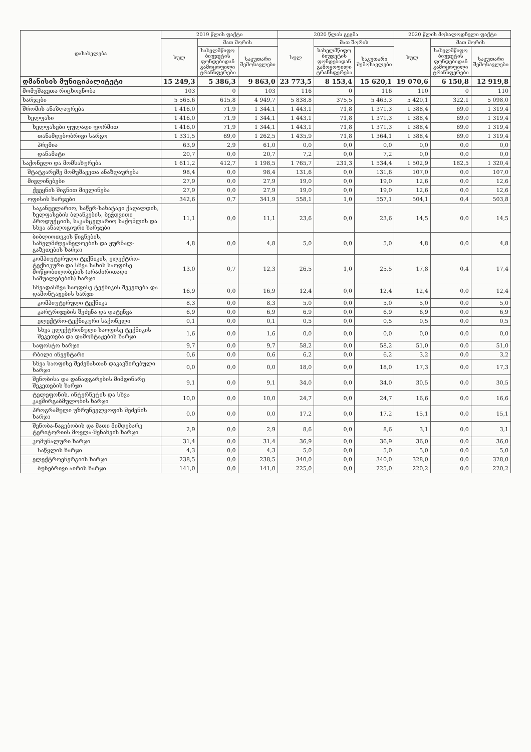| დასახელება | 2019 წლის ფაქტი | | | 2020 წლის გეგმა | | | 2020 წლის მოსალოდნელი ფაქტი | | |
| --- | --- | --- | --- | --- | --- | --- | --- | --- | --- |
| | სულ | მათ შორის | | სულ | მათ შორის | | სულ | მათ შორის | |
| | | სახელმწიფო ბიუჯეტის ფონდებიდან გამოყოფილი ტრანსფერები | საკუთარი შემოსავლები | | სახელმწიფო ბიუჯეტის ფონდებიდან გამოყოფილი ტრანსფერები | საკუთარი შემოსავლები | | სახელმწიფო ბიუჯეტის ფონდებიდან გამოყოფილი ტრანსფერები | საკუთარი შემოსავლები |
| დმანისის მუნიციპალიტეტი | 15 249,3 | 5 386,3 | 9 863,0 | 23 773,5 | 8 153,4 | 15 620,1 | 19 070,6 | 6 150,8 | 12 919,8 |
| მომუშავეთა რიცხოვნობა | 103 | 0 | 103 | 116 | 0 | 116 | 110 | 0 | 110 |
| ხარჯები | 5 565,6 | 615,8 | 4 949,7 | 5 838,8 | 375,5 | 5 463,3 | 5 420,1 | 322,1 | 5 098,0 |
| შრომის ანაზღაურება | 1 416,0 | 71,9 | 1 344,1 | 1 443,1 | 71,8 | 1 371,3 | 1 388,4 | 69,0 | 1 319,4 |
| ხელფასი | 1 416,0 | 71,9 | 1 344,1 | 1 443,1 | 71,8 | 1 371,3 | 1 388,4 | 69,0 | 1 319,4 |
| ხელფასები ფულადი ფორმით | 1 416,0 | 71,9 | 1 344,1 | 1 443,1 | 71,8 | 1 371,3 | 1 388,4 | 69,0 | 1 319,4 |
| თანამდებობრივი სარგო | 1 331,5 | 69,0 | 1 262,5 | 1 435,9 | 71,8 | 1 364,1 | 1 388,4 | 69,0 | 1 319,4 |
| პრემია | 63,9 | 2,9 | 61,0 | 0,0 | 0,0 | 0,0 | 0,0 | 0,0 | 0,0 |
| დანამატი | 20,7 | 0,0 | 20,7 | 7,2 | 0,0 | 7,2 | 0,0 | 0,0 | 0,0 |
| საქონელი და მომსახურება | 1 611,2 | 412,7 | 1 198,5 | 1 765,7 | 231,3 | 1 534,4 | 1 502,9 | 182,5 | 1 320,4 |
| შტატგარეშე მომუშავეთა ანაზღაურება | 98,4 | 0,0 | 98,4 | 131,6 | 0,0 | 131,6 | 107,0 | 0,0 | 107,0 |
| მივლინებები | 27,9 | 0,0 | 27,9 | 19,0 | 0,0 | 19,0 | 12,6 | 0,0 | 12,6 |
| ქვეყნის შიგნით მივლინება | 27,9 | 0,0 | 27,9 | 19,0 | 0,0 | 19,0 | 12,6 | 0,0 | 12,6 |
| ოფისის ხარჯები | 342,6 | 0,7 | 341,9 | 558,1 | 1,0 | 557,1 | 504,1 | 0,4 | 503,8 |
| საკანცელარიო, საწერ-სახატავი ქაღალდის, ხელფასების ბლანკების, ბეჭდვითი პროდუქციის, საკანცელარიო საქონლის და სხვა ანალოგიური ხარჯები | 11,1 | 0,0 | 11,1 | 23,6 | 0,0 | 23,6 | 14,5 | 0,0 | 14,5 |
| ბიბლიოთეკის წიგნების, სახელმძღვანელოების და ჟურნალ-გაზეთების ხარჯი | 4,8 | 0,0 | 4,8 | 5,0 | 0,0 | 5,0 | 4,8 | 0,0 | 4,8 |
| კომპიუტერული ტექნიკის, ელექტრო-ტექნიკური და სხვა სახის საოფისე მოწყობილობების (არაძირითადი საშუალებების) ხარჯი | 13,0 | 0,7 | 12,3 | 26,5 | 1,0 | 25,5 | 17,8 | 0,4 | 17,4 |
| სხვადასხვა საოფისე ტექნიკის შეკეთება და დამონტაჟების ხარჯი | 16,9 | 0,0 | 16,9 | 12,4 | 0,0 | 12,4 | 12,4 | 0,0 | 12,4 |
| კომპიუტერული ტექნიკა | 8,3 | 0,0 | 8,3 | 5,0 | 0,0 | 5,0 | 5,0 | 0,0 | 5,0 |
| კარტრიჯების შეძენა და დატენვა | 6,9 | 0,0 | 6,9 | 6,9 | 0,0 | 6,9 | 6,9 | 0,0 | 6,9 |
| ელექტრო-ტექნიკური საქონელი | 0,1 | 0,0 | 0,1 | 0,5 | 0,0 | 0,5 | 0,5 | 0,0 | 0,5 |
| სხვა ელექტრონული საოფისე ტექნიკის შეკეთება და დამონტაჟების ხარჯი | 1,6 | 0,0 | 1,6 | 0,0 | 0,0 | 0,0 | 0,0 | 0,0 | 0,0 |
| საფოსტო ხარჯი | 9,7 | 0,0 | 9,7 | 58,2 | 0,0 | 58,2 | 51,0 | 0,0 | 51,0 |
| რბილი ინვენტარი | 0,6 | 0,0 | 0,6 | 6,2 | 0,0 | 6,2 | 3,2 | 0,0 | 3,2 |
| სხვა საოფისე შეძენასთან დაკავშირებული ხარჯი | 0,0 | 0,0 | 0,0 | 18,0 | 0,0 | 18,0 | 17,3 | 0,0 | 17,3 |
| შენობისა და დანადგარების მიმდინარე შეკეთების ხარჯი | 9,1 | 0,0 | 9,1 | 34,0 | 0,0 | 34,0 | 30,5 | 0,0 | 30,5 |
| ტელეფონის, ინტერნეტის და სხვა კავშირგაბმულობის ხარჯი | 10,0 | 0,0 | 10,0 | 24,7 | 0,0 | 24,7 | 16,6 | 0,0 | 16,6 |
| პროგრამული უზრუნველყოფის შეძენის ხარჯი | 0,0 | 0,0 | 0,0 | 17,2 | 0,0 | 17,2 | 15,1 | 0,0 | 15,1 |
| შენობა-ნაგებობის და მათი მიმდებარე ტერიტორიის მოვლა-შენახვის ხარჯი | 2,9 | 0,0 | 2,9 | 8,6 | 0,0 | 8,6 | 3,1 | 0,0 | 3,1 |
| კომუნალური ხარჯი | 31,4 | 0,0 | 31,4 | 36,9 | 0,0 | 36,9 | 36,0 | 0,0 | 36,0 |
| საწყლის ხარჯი | 4,3 | 0,0 | 4,3 | 5,0 | 0,0 | 5,0 | 5,0 | 0,0 | 5,0 |
| ელექტროენერგიის ხარჯი | 238,5 | 0,0 | 238,5 | 340,0 | 0,0 | 340,0 | 328,0 | 0,0 | 328,0 |
| ბუნებრივი აირის ხარჯი | 141,0 | 0,0 | 141,0 | 225,0 | 0,0 | 225,0 | 220,2 | 0,0 | 220,2 |